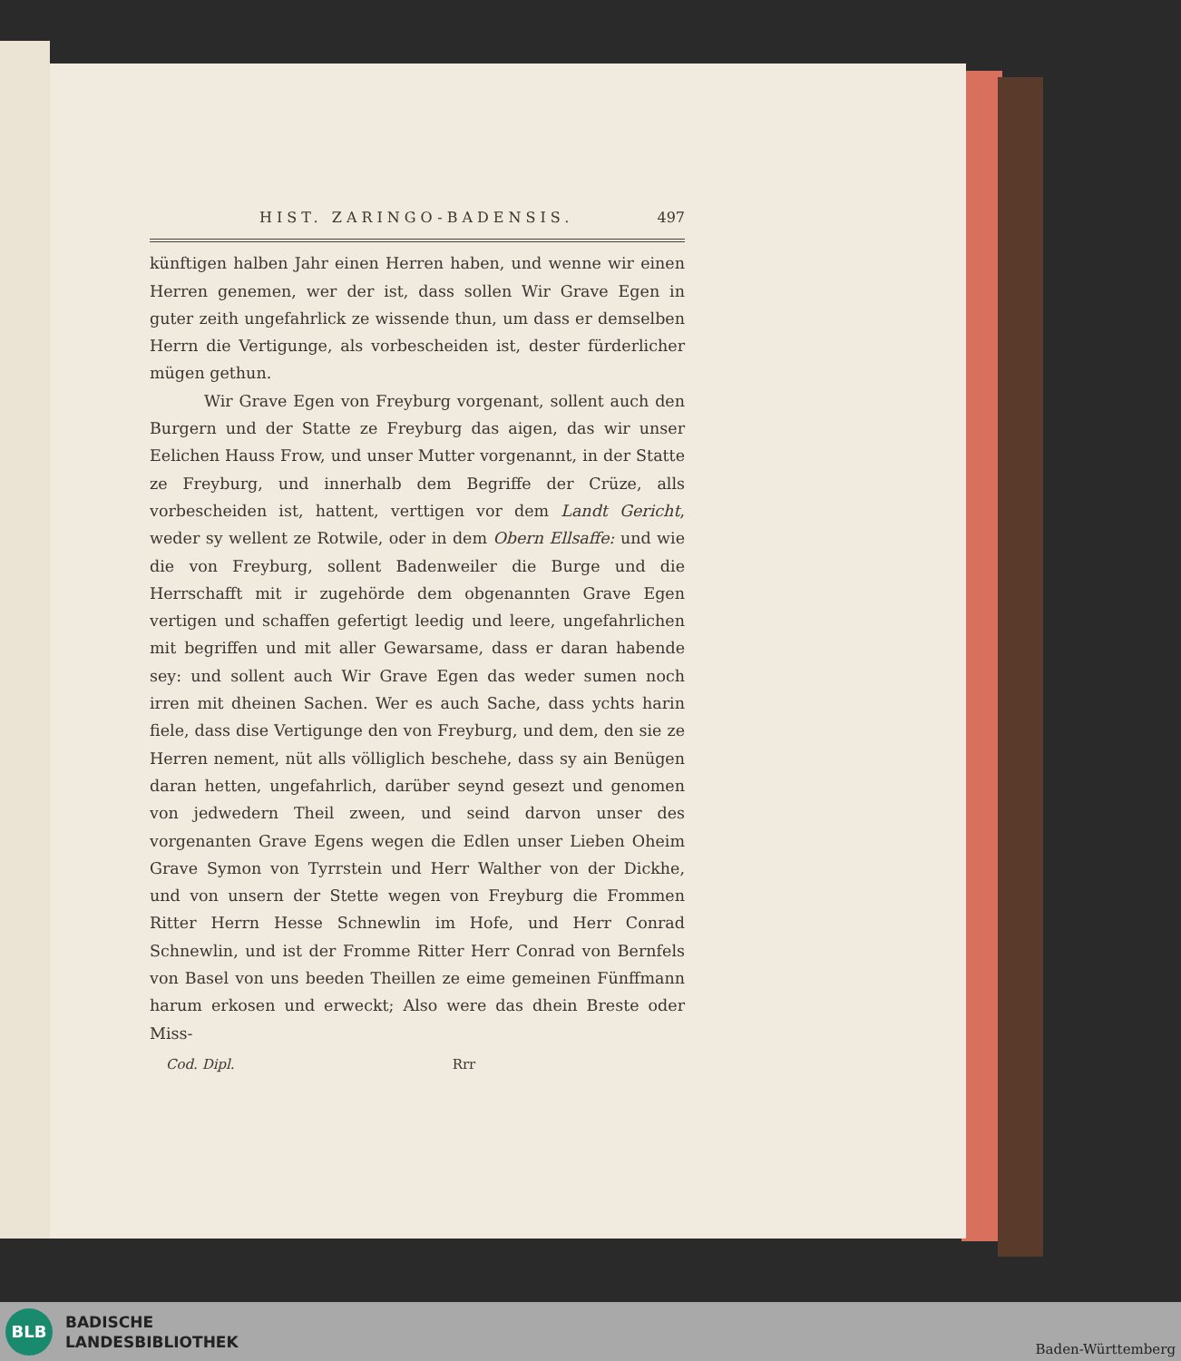HIST. ZARINGO-BADENSIS. 497
künftigen halben Jahr einen Herren haben, und wenne wir einen Herren genemen, wer der ist, dass sollen Wir Grave Egen in guter zeith ungefahrlick ze wissende thun, um dass er demselben Herrn die Vertigunge, als vorbescheiden ist, dester fürderlicher mügen gethun.
Wir Grave Egen von Freyburg vorgenant, sollent auch den Burgern und der Statte ze Freyburg das aigen, das wir unser Eelichen Hauss Frow, und unser Mutter vorgenannt, in der Statte ze Freyburg, und innerhalb dem Begriffe der Crüze, alls vorbescheiden ist, hattent, verttigen vor dem Landt Gericht, weder sy wellent ze Rotwile, oder in dem Obern Ellsaffe: und wie die von Freyburg, sollent Badenweiler die Burge und die Herrschafft mit ir zugehörde dem obgenannten Grave Egen vertigen und schaffen gefertigt leedig und leere, ungefahrlichen mit begriffen und mit aller Gewarsame, dass er daran habende sey: und sollent auch Wir Grave Egen das weder sumen noch irren mit dheinen Sachen. Wer es auch Sache, dass ychts harin fiele, dass dise Vertigunge den von Freyburg, und dem, den sie ze Herren nement, nüt alls völliglich beschehe, dass sy ain Benügen daran hetten, ungefahrlich, darüber seynd gesezt und genomen von jedwedern Theil zween, und seind darvon unser des vorgenanten Grave Egens wegen die Edlen unser Lieben Oheim Grave Symon von Tyrrstein und Herr Walther von der Dickhe, und von unsern der Stette wegen von Freyburg die Frommen Ritter Herrn Hesse Schnewlin im Hofe, und Herr Conrad Schnewlin, und ist der Fromme Ritter Herr Conrad von Bernfels von Basel von uns beeden Theillen ze eime gemeinen Fünffmann harum erkosen und erweckt; Also were das dhein Breste oder Miss-
Cod. Dipl. Rrr
BLB
BADISCHE
LANDESBIBLIOTHEK
Baden-Württemberg